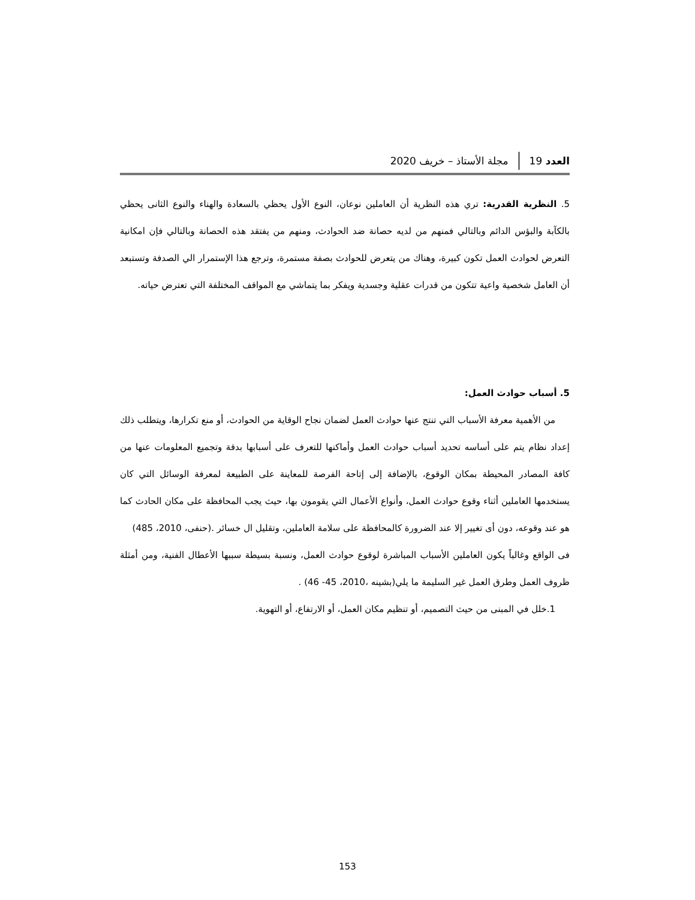العدد 19 مجلة الأستاذ – خريف 2020
5. النظرية القدرية: تري هذه النظرية أن العاملين نوعان، النوع الأول يحظي بالسعادة والهناء والنوع الثانى يحظي بالكآبة والبؤس الدائم وبالتالي فمنهم من لديه حصانة ضد الحوادث، ومنهم من يفتقد هذه الحصانة وبالتالي فإن امكانية التعرض لحوادث العمل تكون كبيرة، وهناك من يتعرض للحوادث بصفة مستمرة، وترجع هذا الإستمرار الي الصدفة وتستبعد أن العامل شخصية واعية تتكون من قدرات عقلية وجسدية ويفكر بما يتماشي مع المواقف المختلفة التي تعترض حياته.
5. أسباب حوادث العمل:
من الأهمية معرفة الأسباب التي تنتج عنها حوادث العمل لضمان نجاح الوقاية من الحوادث، أو منع تكرارها، ويتطلب ذلك إعداد نظام يتم على أساسه تحديد أسباب حوادث العمل وأماكنها للتعرف على أسبابها بدقة وتجميع المعلومات عنها من كافة المصادر المحيطة بمكان الوقوع، بالإضافة إلى إتاحة الفرصة للمعاينة على الطبيعة لمعرفة الوسائل التي كان يستخدمها العاملين أثناء وقوع حوادث العمل، وأنواع الأعمال التي يقومون بها، حيث يجب المحافظة على مكان الحادث كما هو عند وقوعه، دون أى تغيير إلا عند الضرورة كالمحافظة على سلامة العاملين، وتقليل ال خسائر .(حنفى، 2010، 485)
فى الواقع وغالباً يكون العاملين الأسباب المباشرة لوقوع حوادث العمل، ونسبة بسيطة سببها الأعطال الفنية، ومن أمثلة ظروف العمل وطرق العمل غير السليمة ما يلي(بشينه ،2010، 45- 46) .
1.خلل في المبنى من حيث التصميم، أو تنظيم مكان العمل، أو الارتفاع، أو التهوية.
153